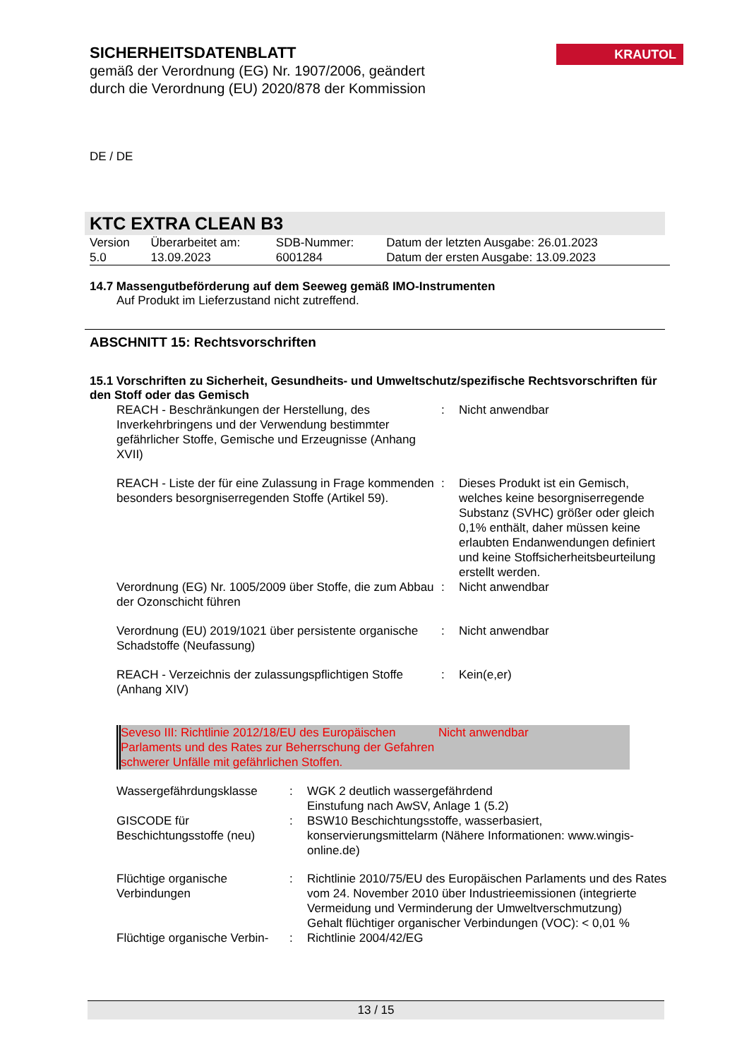SICHERHEITSDATENBLATT
gemäß der Verordnung (EG) Nr. 1907/2006, geändert durch die Verordnung (EU) 2020/878 der Kommission
KRAUTOL
DE / DE
KTC EXTRA CLEAN B3
| Version 5.0 | Überarbeitet am: 13.09.2023 | SDB-Nummer: 6001284 | Datum der letzten Ausgabe: 26.01.2023 Datum der ersten Ausgabe: 13.09.2023 |
14.7 Massengutbeförderung auf dem Seeweg gemäß IMO-Instrumenten
Auf Produkt im Lieferzustand nicht zutreffend.
ABSCHNITT 15: Rechtsvorschriften
15.1 Vorschriften zu Sicherheit, Gesundheits- und Umweltschutz/spezifische Rechtsvorschriften für den Stoff oder das Gemisch
| REACH - Beschränkungen der Herstellung, des Inverkehrbringens und der Verwendung bestimmter gefährlicher Stoffe, Gemische und Erzeugnisse (Anhang XVII) | : | Nicht anwendbar |
| REACH - Liste der für eine Zulassung in Frage kommenden besonders besorgniserregenden Stoffe (Artikel 59). | : | Dieses Produkt ist ein Gemisch, welches keine besorgniserregende Substanz (SVHC) größer oder gleich 0,1% enthält, daher müssen keine erlaubten Endanwendungen definiert und keine Stoffsicherheitsbeurteilung erstellt werden. |
| Verordnung (EG) Nr. 1005/2009 über Stoffe, die zum Abbau der Ozonschicht führen | : | Nicht anwendbar |
| Verordnung (EU) 2019/1021 über persistente organische Schadstoffe (Neufassung) | : | Nicht anwendbar |
| REACH - Verzeichnis der zulassungspflichtigen Stoffe (Anhang XIV) | : | Kein(e,er) |
| Seveso III: Richtlinie 2012/18/EU des Europäischen Parlaments und des Rates zur Beherrschung der Gefahren schwerer Unfälle mit gefährlichen Stoffen. | Nicht anwendbar |
| Wassergefährdungsklasse | : | WGK 2 deutlich wassergefährdend Einstufung nach AwSV, Anlage 1 (5.2) |
| GISCODE für Beschichtungsstoffe (neu) | : | BSW10 Beschichtungsstoffe, wasserbasiert, konservierungsmittelarm (Nähere Informationen: www.wingis-online.de) |
| Flüchtige organische Verbindungen | : | Richtlinie 2010/75/EU des Europäischen Parlaments und des Rates vom 24. November 2010 über Industrieemissionen (integrierte Vermeidung und Verminderung der Umweltverschmutzung) Gehalt flüchtiger organischer Verbindungen (VOC): < 0,01 % |
| Flüchtige organische Verbin- | : | Richtlinie 2004/42/EG |
13 / 15